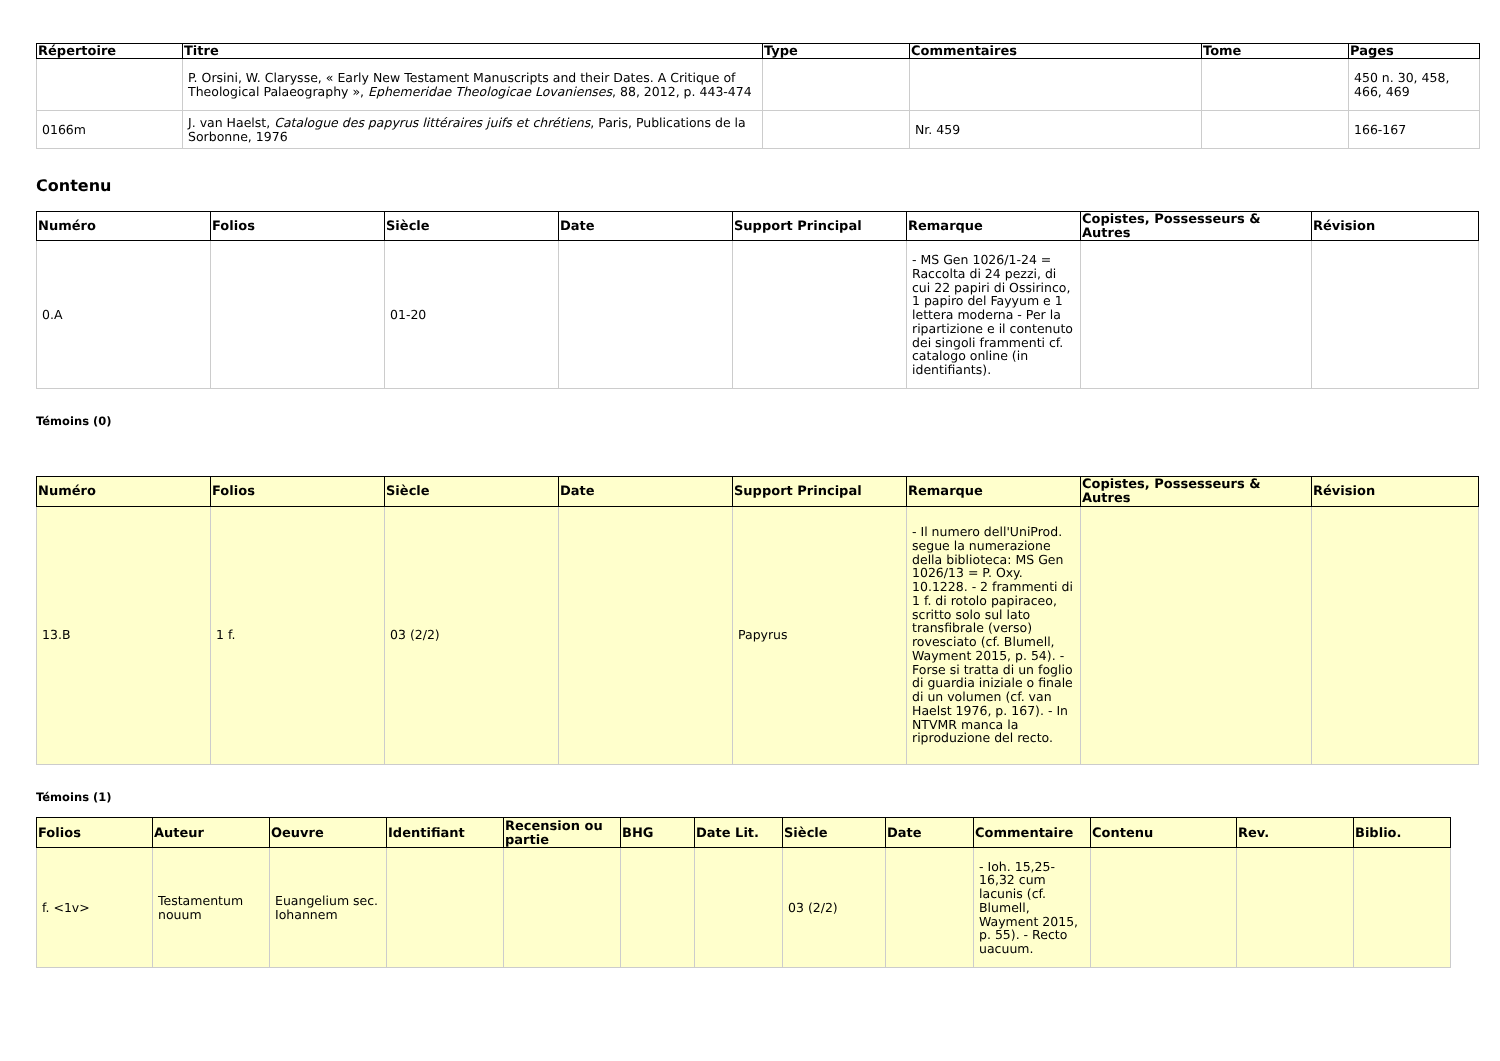| Répertoire | Titre | Type | Commentaires | Tome | Pages |
| --- | --- | --- | --- | --- | --- |
| | P. Orsini, W. Clarysse, « Early New Testament Manuscripts and their Dates. A Critique of Theological Palaeography », Ephemeridae Theologicae Lovanienses , 88, 2012, p. 443-474 | | | | 450 n. 30, 458, 466, 469 |
| 0166m | J. van Haelst, Catalogue des papyrus littéraires juifs et chrétiens , Paris, Publications de la Sorbonne, 1976 | | Nr. 459 | | 166-167 |
Contenu
| Numéro | Folios | Siècle | Date | Support Principal | Remarque | Copistes, Possesseurs & Autres | Révision |
| --- | --- | --- | --- | --- | --- | --- | --- |
| 0.A | | 01-20 | | | - MS Gen 1026/1-24 = Raccolta di 24 pezzi, di cui 22 papiri di Ossirinco, 1 papiro del Fayyum e 1 lettera moderna - Per la ripartizione e il contenuto dei singoli frammenti cf. catalogo online (in identifiants). | | |
Témoins (0)
| Numéro | Folios | Siècle | Date | Support Principal | Remarque | Copistes, Possesseurs & Autres | Révision |
| --- | --- | --- | --- | --- | --- | --- | --- |
| 13.B | 1 f. | 03 (2/2) | | Papyrus | - Il numero dell'UniProd. segue la numerazione della biblioteca: MS Gen 1026/13 = P. Oxy. 10.1228. - 2 frammenti di 1 f. di rotolo papiraceo, scritto solo sul lato transfibrale (verso) rovesciato (cf. Blumell, Wayment 2015, p. 54). - Forse si tratta di un foglio di guardia iniziale o finale di un volumen (cf. van Haelst 1976, p. 167). - In NTVMR manca la riproduzione del recto. | | |
Témoins (1)
| Folios | Auteur | Oeuvre | Identifiant | Recension ou partie | BHG | Date Lit. | Siècle | Date | Commentaire | Contenu | Rev. | Biblio. |
| --- | --- | --- | --- | --- | --- | --- | --- | --- | --- | --- | --- | --- |
| f. <1v> | Testamentum nouum | Euangelium sec. Iohannem | | | | | 03 (2/2) | | - Ioh. 15,25-16,32 cum lacunis (cf. Blumell, Wayment 2015, p. 55). - Recto uacuum. | | | |